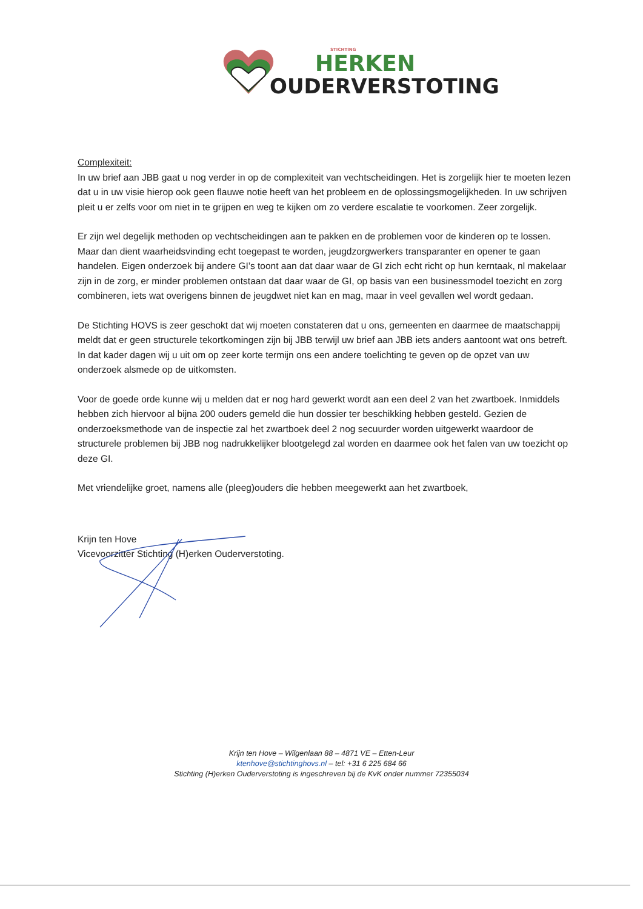STICHTING
HERKEN
OUDERVERSTOTING
Complexiteit:
In uw brief aan JBB gaat u nog verder in op de complexiteit van vechtscheidingen. Het is zorgelijk hier te moeten lezen dat u in uw visie hierop ook geen flauwe notie heeft van het probleem en de oplossingsmogelijkheden. In uw schrijven pleit u er zelfs voor om niet in te grijpen en weg te kijken om zo verdere escalatie te voorkomen. Zeer zorgelijk.
Er zijn wel degelijk methoden op vechtscheidingen aan te pakken en de problemen voor de kinderen op te lossen. Maar dan dient waarheidsvinding echt toegepast te worden, jeugdzorgwerkers transparanter en opener te gaan handelen. Eigen onderzoek bij andere GI’s toont aan dat daar waar de GI zich echt richt op hun kerntaak, nl makelaar zijn in de zorg, er minder problemen ontstaan dat daar waar de GI, op basis van een businessmodel toezicht en zorg combineren, iets wat overigens binnen de jeugdwet niet kan en mag, maar in veel gevallen wel wordt gedaan.
De Stichting HOVS is zeer geschokt dat wij moeten constateren dat u ons, gemeenten en daarmee de maatschappij meldt dat er geen structurele tekortkomingen zijn bij JBB terwijl uw brief aan JBB iets anders aantoont wat ons betreft. In dat kader dagen wij u uit om op zeer korte termijn ons een andere toelichting te geven op de opzet van uw onderzoek alsmede op de uitkomsten.
Voor de goede orde kunne wij u melden dat er nog hard gewerkt wordt aan een deel 2 van het zwartboek. Inmiddels hebben zich hiervoor al bijna 200 ouders gemeld die hun dossier ter beschikking hebben gesteld. Gezien de onderzoeksmethode van de inspectie zal het zwartboek deel 2 nog secuurder worden uitgewerkt waardoor de structurele problemen bij JBB nog nadrukkelijker blootgelegd zal worden en daarmee ook het falen van uw toezicht op deze GI.
Met vriendelijke groet, namens alle (pleeg)ouders die hebben meegewerkt aan het zwartboek,
Krijn ten Hove
Vicevoorzitter Stichting (H)erken Ouderverstoting.
Krijn ten Hove – Wilgenlaan 88 – 4871 VE – Etten-Leur
ktenhove@stichtinghovs.nl – tel: +31 6 225 684 66
Stichting (H)erken Ouderverstoting is ingeschreven bij de KvK onder nummer 72355034